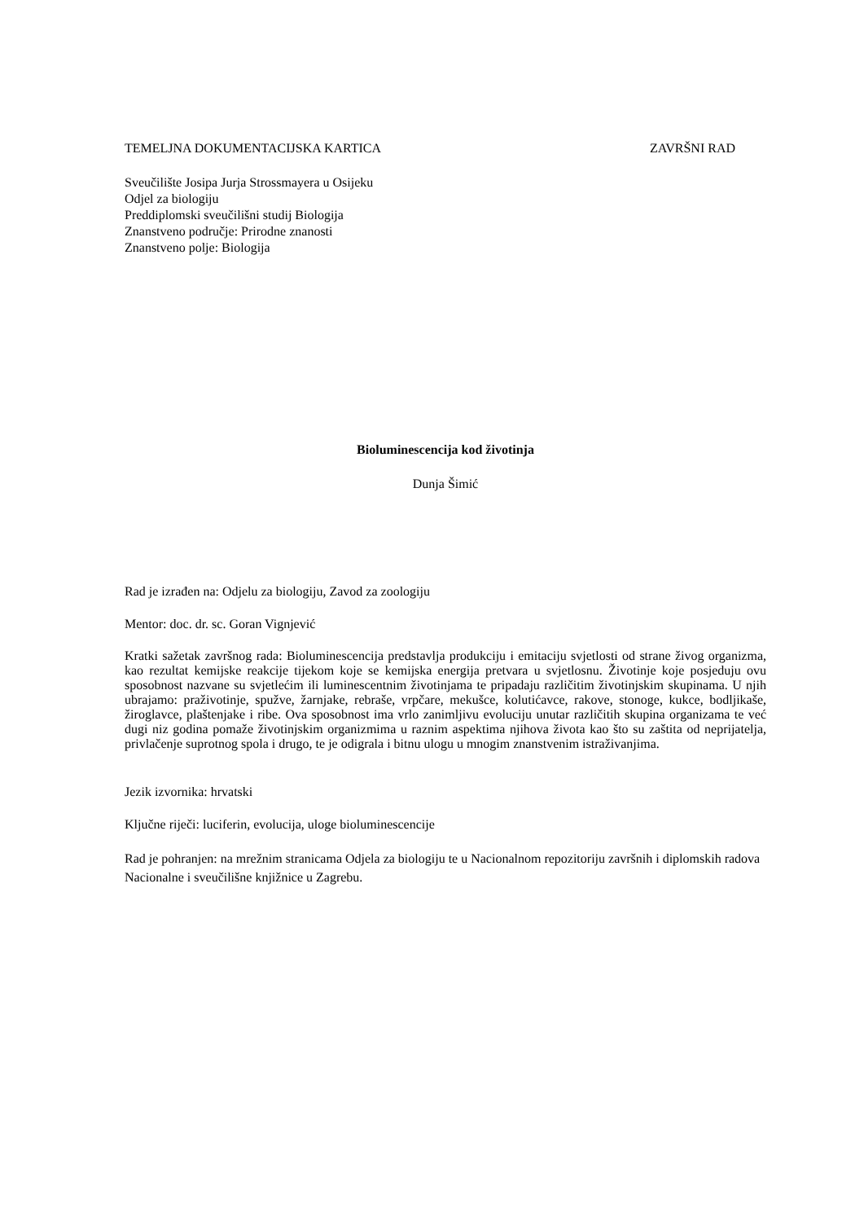TEMELJNA DOKUMENTACIJSKA KARTICA ZAVRŠNI RAD
Sveučilište Josipa Jurja Strossmayera u Osijeku
Odjel za biologiju
Preddiplomski sveučilišni studij Biologija
Znanstveno područje: Prirodne znanosti
Znanstveno polje: Biologija
Bioluminescencija kod životinja
Dunja Šimić
Rad je izrađen na: Odjelu za biologiju, Zavod za zoologiju
Mentor: doc. dr. sc. Goran Vignjević
Kratki sažetak završnog rada: Bioluminescencija predstavlja produkciju i emitaciju svjetlosti od strane živog organizma, kao rezultat kemijske reakcije tijekom koje se kemijska energija pretvara u svjetlosnu. Životinje koje posjeduju ovu sposobnost nazvane su svjetlećim ili luminescentnim životinjama te pripadaju različitim životinjskim skupinama. U njih ubrajamo: praživotinje, spužve, žarnjake, rebraše, vrpčare, mekušce, kolutićavce, rakove, stonoge, kukce, bodljikaše, žiroglavce, plaštenjake i ribe. Ova sposobnost ima vrlo zanimljivu evoluciju unutar različitih skupina organizama te već dugi niz godina pomaže životinjskim organizmima u raznim aspektima njihova života kao što su zaštita od neprijatelja, privlačenje suprotnog spola i drugo, te je odigrala i bitnu ulogu u mnogim znanstvenim istraživanjima.
Jezik izvornika: hrvatski
Ključne riječi: luciferin, evolucija, uloge bioluminescencije
Rad je pohranjen: na mrežnim stranicama Odjela za biologiju te u Nacionalnom repozitoriju završnih i diplomskih radova Nacionalne i sveučilišne knjižnice u Zagrebu.